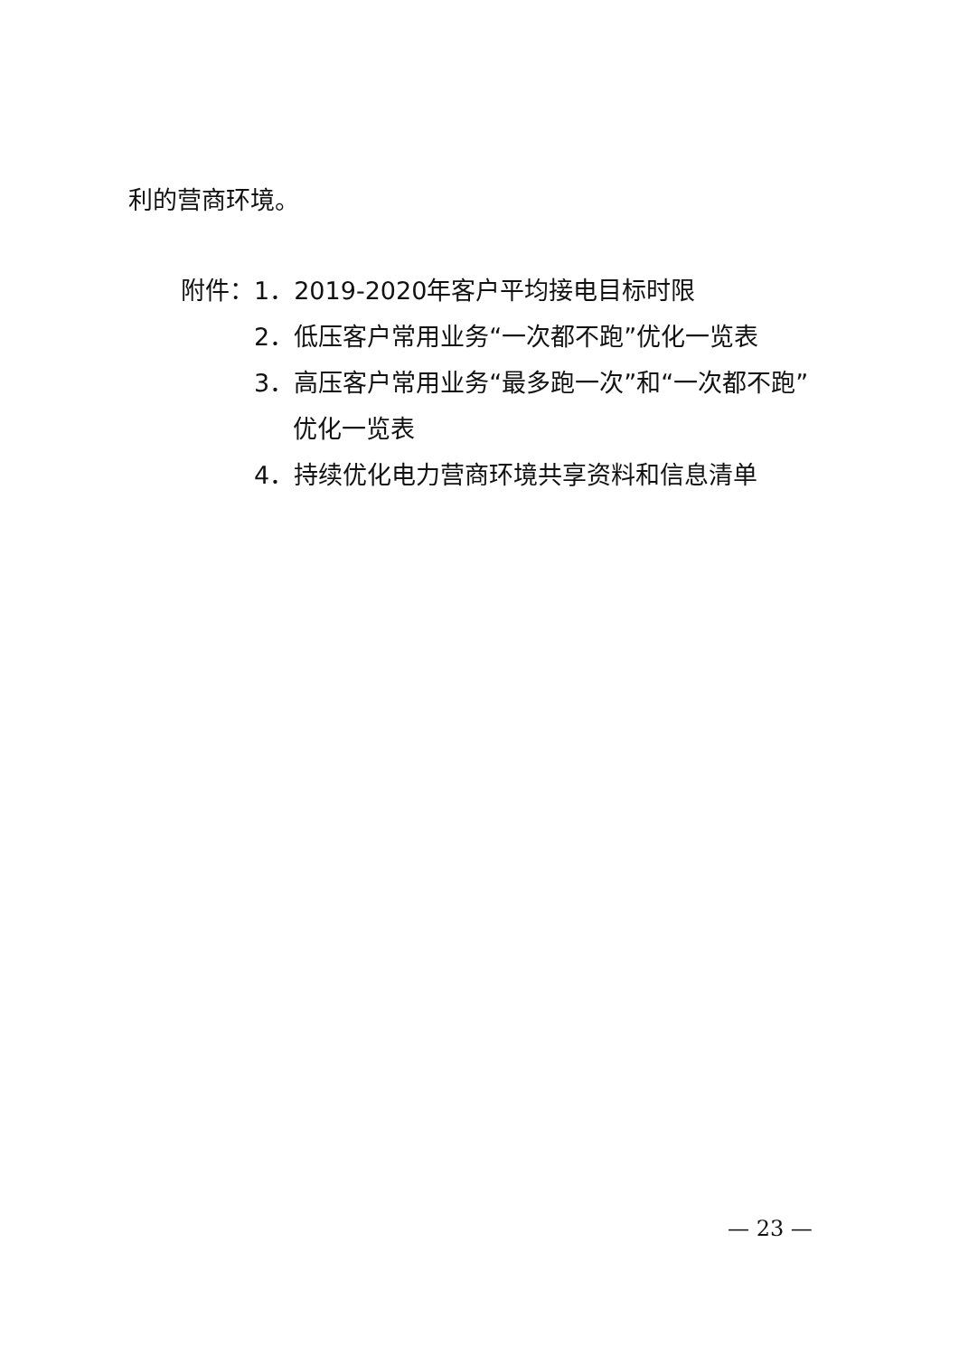利的营商环境。
附件：1．2019-2020年客户平均接电目标时限
2．低压客户常用业务“一次都不跑”优化一览表
3．高压客户常用业务“最多跑一次”和“一次都不跑”
优化一览表
4．持续优化电力营商环境共享资料和信息清单
— 23 —